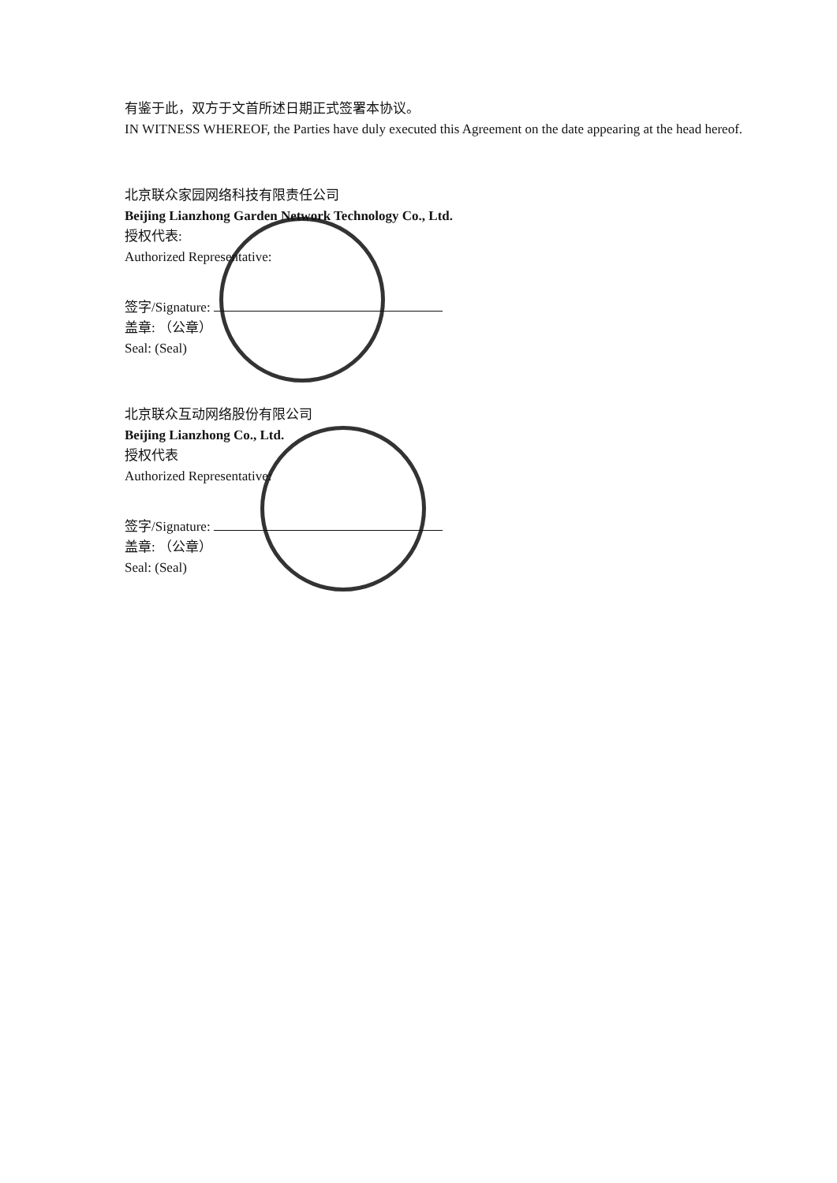有鉴于此，双方于文首所述日期正式签署本协议。
IN WITNESS WHEREOF, the Parties have duly executed this Agreement on the date appearing at the head hereof.
北京联众家园网络科技有限责任公司
Beijing Lianzhong Garden Network Technology Co., Ltd.
授权代表:
Authorized Representative:
签字/Signature:
盖章: （公章）
Seal: (Seal)
北京联众互动网络股份有限公司
Beijing Lianzhong Co., Ltd.
授权代表
Authorized Representative:
签字/Signature:
盖章: （公章）
Seal: (Seal)